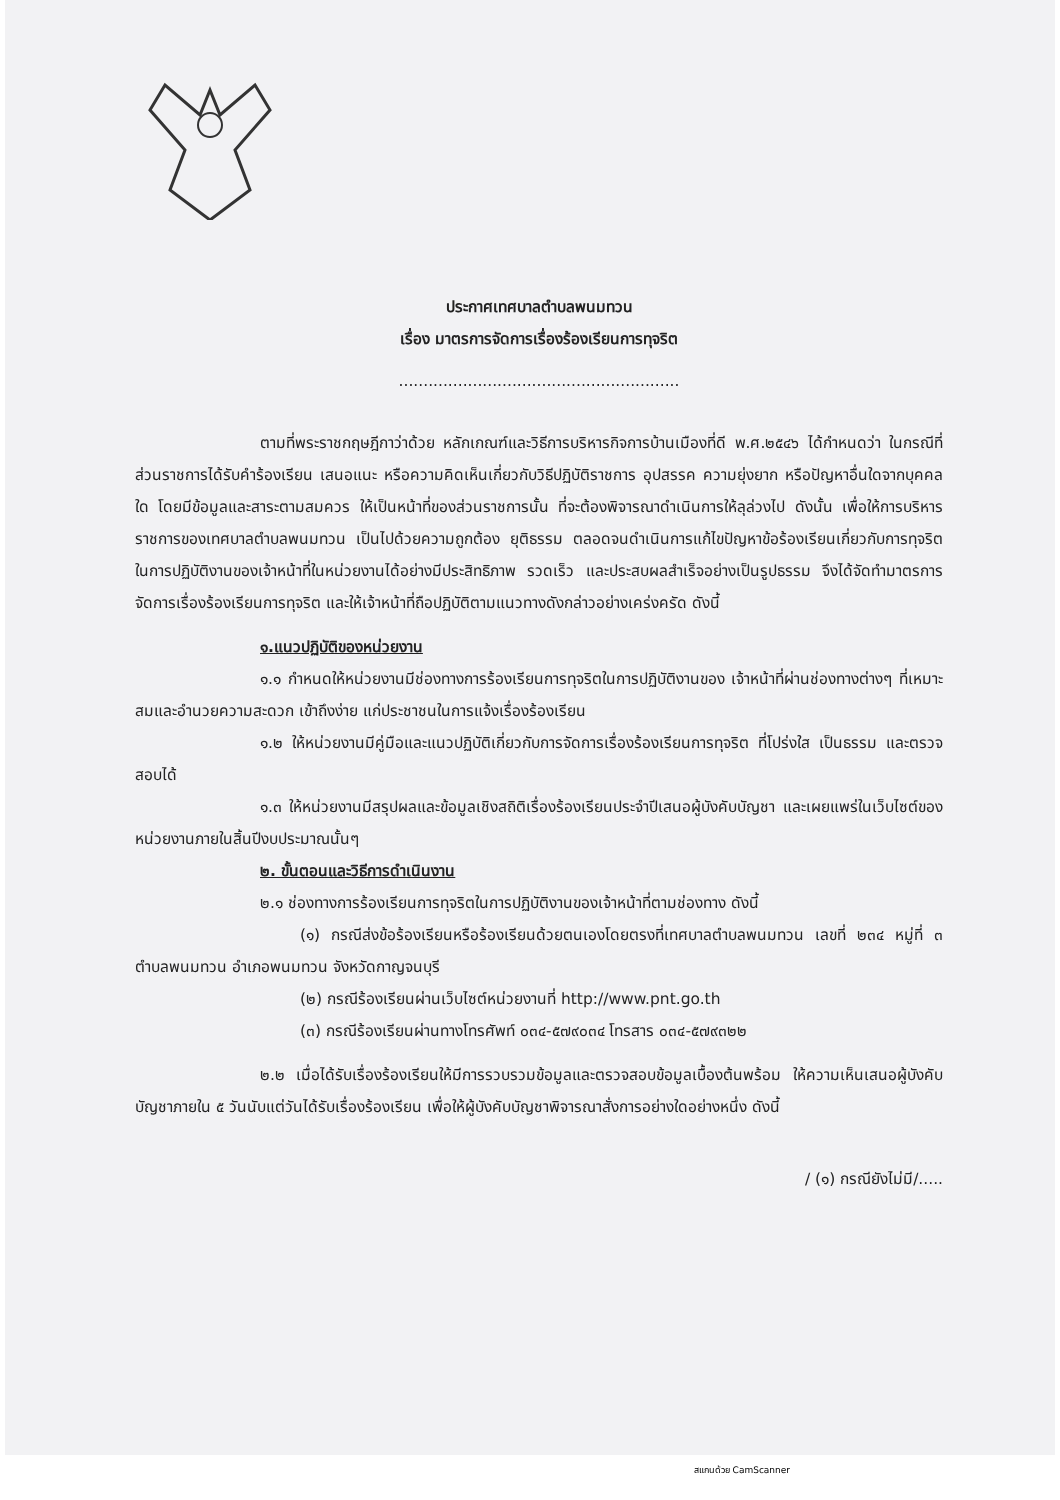ประกาศเทศบาลตำบลพนมทวน
เรื่อง มาตรการจัดการเรื่องร้องเรียนการทุจริต
.........................................................
ตามที่พระราชกฤษฎีกาว่าด้วย หลักเกณฑ์และวิธีการบริหารกิจการบ้านเมืองที่ดี พ.ศ.๒๕๔๖ ได้กำหนดว่า ในกรณีที่ส่วนราชการได้รับคำร้องเรียน เสนอแนะ หรือความคิดเห็นเกี่ยวกับวิธีปฏิบัติราชการ อุปสรรค ความยุ่งยาก หรือปัญหาอื่นใดจากบุคคลใด โดยมีข้อมูลและสาระตามสมควร ให้เป็นหน้าที่ของส่วนราชการนั้น ที่จะต้องพิจารณาดำเนินการให้ลุล่วงไป ดังนั้น เพื่อให้การบริหารราชการของเทศบาลตำบลพนมทวน เป็นไปด้วยความถูกต้อง ยุติธรรม ตลอดจนดำเนินการแก้ไขปัญหาข้อร้องเรียนเกี่ยวกับการทุจริต ในการปฏิบัติงานของเจ้าหน้าที่ในหน่วยงานได้อย่างมีประสิทธิภาพ รวดเร็ว และประสบผลสำเร็จอย่างเป็นรูปธรรม จึงได้จัดทำมาตรการจัดการเรื่องร้องเรียนการทุจริต และให้เจ้าหน้าที่ถือปฏิบัติตามแนวทางดังกล่าวอย่างเคร่งครัด ดังนี้
๑.แนวปฏิบัติของหน่วยงาน
๑.๑ กำหนดให้หน่วยงานมีช่องทางการร้องเรียนการทุจริตในการปฏิบัติงานของ เจ้าหน้าที่ผ่านช่องทางต่างๆ ที่เหมาะสมและอำนวยความสะดวก เข้าถึงง่าย แก่ประชาชนในการแจ้งเรื่องร้องเรียน
๑.๒ ให้หน่วยงานมีคู่มือและแนวปฏิบัติเกี่ยวกับการจัดการเรื่องร้องเรียนการทุจริต ที่โปร่งใส เป็นธรรม และตรวจสอบได้
๑.๓ ให้หน่วยงานมีสรุปผลและข้อมูลเชิงสถิติเรื่องร้องเรียนประจำปีเสนอผู้บังคับบัญชา และเผยแพร่ในเว็บไซต์ของหน่วยงานภายในสิ้นปีงบประมาณนั้นๆ
๒. ขั้นตอนและวิธีการดำเนินงาน
๒.๑ ช่องทางการร้องเรียนการทุจริตในการปฏิบัติงานของเจ้าหน้าที่ตามช่องทาง ดังนี้
(๑) กรณีส่งข้อร้องเรียนหรือร้องเรียนด้วยตนเองโดยตรงที่เทศบาลตำบลพนมทวน เลขที่ ๒๓๔ หมู่ที่ ๓ ตำบลพนมทวน อำเภอพนมทวน จังหวัดกาญจนบุรี
(๒) กรณีร้องเรียนผ่านเว็บไซต์หน่วยงานที่ http://www.pnt.go.th
(๓) กรณีร้องเรียนผ่านทางโทรศัพท์ ๐๓๔-๕๗๙๐๓๔ โทรสาร ๐๓๔-๕๗๙๓๒๒
๒.๒ เมื่อได้รับเรื่องร้องเรียนให้มีการรวบรวมข้อมูลและตรวจสอบข้อมูลเบื้องต้นพร้อม ให้ความเห็นเสนอผู้บังคับบัญชาภายใน ๕ วันนับแต่วันได้รับเรื่องร้องเรียน เพื่อให้ผู้บังคับบัญชาพิจารณาสั่งการอย่างใดอย่างหนึ่ง ดังนี้
/ (๑) กรณียังไม่มี/.....
สแกนด้วย CamScanner